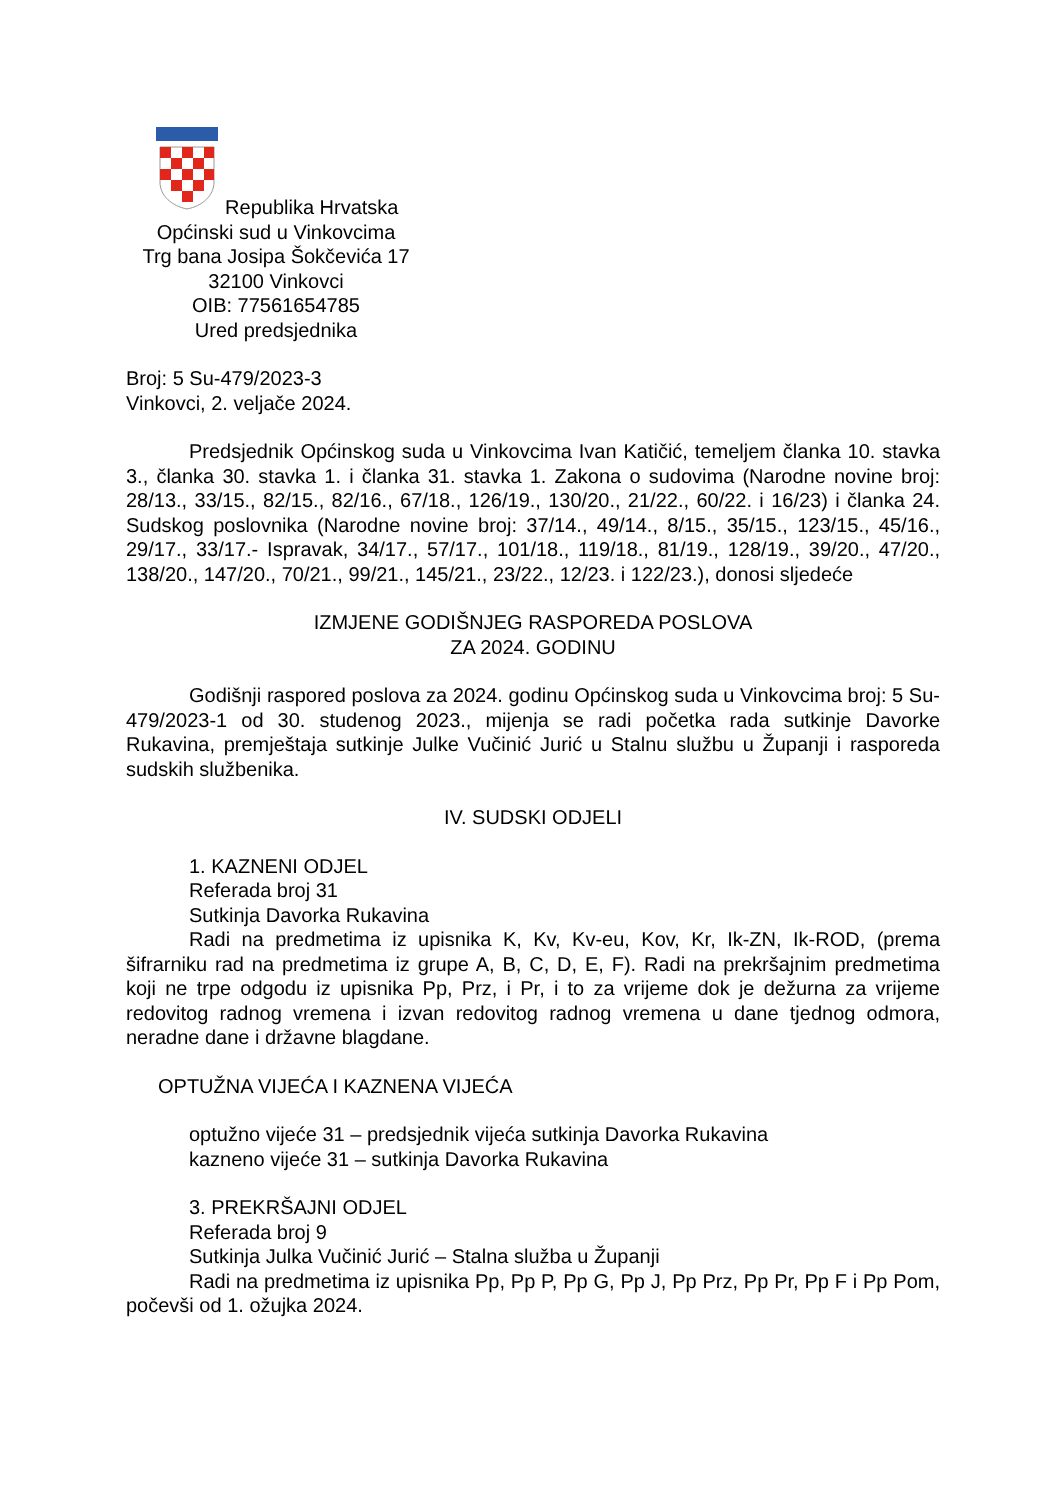Republika Hrvatska
Općinski sud u Vinkovcima
Trg bana Josipa Šokčevića 17
32100 Vinkovci
OIB: 77561654785
Ured predsjednika
Broj: 5 Su-479/2023-3
Vinkovci, 2. veljače 2024.
Predsjednik Općinskog suda u Vinkovcima Ivan Katičić, temeljem članka 10. stavka 3., članka 30. stavka 1. i članka 31. stavka 1. Zakona o sudovima (Narodne novine broj: 28/13., 33/15., 82/15., 82/16., 67/18., 126/19., 130/20., 21/22., 60/22. i 16/23) i članka 24. Sudskog poslovnika (Narodne novine broj: 37/14., 49/14., 8/15., 35/15., 123/15., 45/16., 29/17., 33/17.- Ispravak, 34/17., 57/17., 101/18., 119/18., 81/19., 128/19., 39/20., 47/20., 138/20., 147/20., 70/21., 99/21., 145/21., 23/22., 12/23. i 122/23.), donosi sljedeće
IZMJENE GODIŠNJEG RASPOREDA POSLOVA
ZA 2024. GODINU
Godišnji raspored poslova za 2024. godinu Općinskog suda u Vinkovcima broj: 5 Su-479/2023-1 od 30. studenog 2023., mijenja se radi početka rada sutkinje Davorke Rukavina, premještaja sutkinje Julke Vučinić Jurić u Stalnu službu u Županji i rasporeda sudskih službenika.
IV. SUDSKI ODJELI
1. KAZNENI ODJEL
Referada broj 31
Sutkinja Davorka Rukavina
Radi na predmetima iz upisnika K, Kv, Kv-eu, Kov, Kr, Ik-ZN, Ik-ROD, (prema šifrarniku rad na predmetima iz grupe A, B, C, D, E, F). Radi na prekršajnim predmetima koji ne trpe odgodu iz upisnika Pp, Prz, i Pr, i to za vrijeme dok je dežurna za vrijeme redovitog radnog vremena i izvan redovitog radnog vremena u dane tjednog odmora, neradne dane i državne blagdane.
OPTUŽNA VIJEĆA I KAZNENA VIJEĆA
optužno vijeće 31 – predsjednik vijeća sutkinja Davorka Rukavina
kazneno vijeće 31 – sutkinja Davorka Rukavina
3. PREKRŠAJNI ODJEL
Referada broj 9
Sutkinja Julka Vučinić Jurić – Stalna služba u Županji
Radi na predmetima iz upisnika Pp, Pp P, Pp G, Pp J, Pp Prz, Pp Pr, Pp F i Pp Pom, počevši od 1. ožujka 2024.